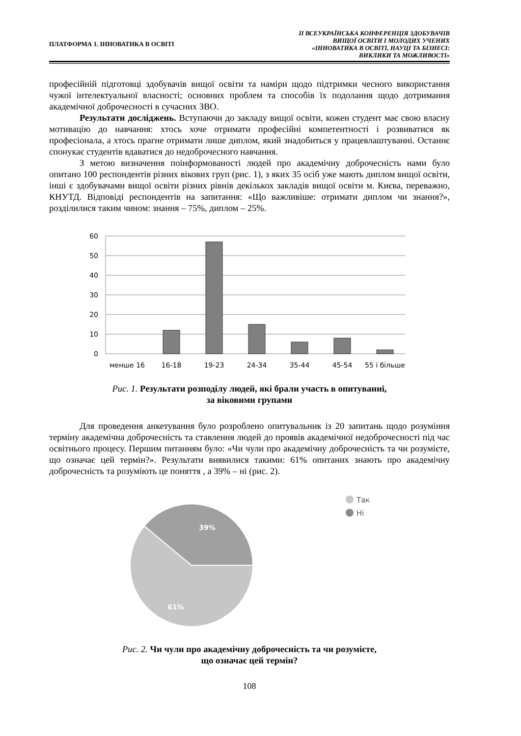ПЛАТФОРМА 1. ІННОВАТИКА В ОСВІТІ
ІІ ВСЕУКРАЇНСЬКА КОНФЕРЕНЦІЯ ЗДОБУВАЧІВ
ВИЩОЇ ОСВІТИ І МОЛОДИХ УЧЕНИХ
«ІННОВАТИКА В ОСВІТІ, НАУЦІ ТА БІЗНЕСІ:
ВИКЛИКИ ТА МОЖЛИВОСТІ»
професійній підготовці здобувачів вищої освіти та наміри щодо підтримки чесного використання чужої інтелектуальної власності; основних проблем та способів їх подолання щодо дотримання академічної доброчесності в сучасних ЗВО.
Результати досліджень. Вступаючи до закладу вищої освіти, кожен студент має свою власну мотивацію до навчання: хтось хоче отримати професійні компетентності і розвиватися як професіонала, а хтось прагне отримати лише диплом, який знадобиться у працевлаштуванні. Останнє спонукає студентів вдаватися до недоброчесного навчання.
З метою визначення поінформованості людей про академічну доброчесність нами було опитано 100 респондентів різних вікових груп (рис. 1), з яких 35 осіб уже мають диплом вищої освіти, інші є здобувачами вищої освіти різних рівнів декількох закладів вищої освіти м. Києва, переважно, КНУТД. Відповіді респондентів на запитання: «Що важливіше: отримати диплом чи знання?», розділилися таким чином: знання – 75%, диплом – 25%.
60
50
40
30
20
10
0
менше 16
16-18
19-23
24-34
35-44
45-54
55 і більше
Рис. 1. Результати розподілу людей, які брали участь в опитуванні,
за віковими групами
Для проведення анкетування було розроблено опитувальник із 20 запитань щодо розуміння терміну академічна доброчесність та ставлення людей до проявів академічної недоброчесності під час освітнього процесу. Першим питанням було: «Чи чули про академічну доброчесність та чи розумієте, що означає цей термін?». Результати виявилися такими: 61% опитаних знають про академічну доброчесність та розуміють це поняття , а 39% – ні (рис. 2).
39%
61%
Так
Ні
Рис. 2. Чи чули про академічну доброчесність та чи розумієте,
що означає цей термін?
108